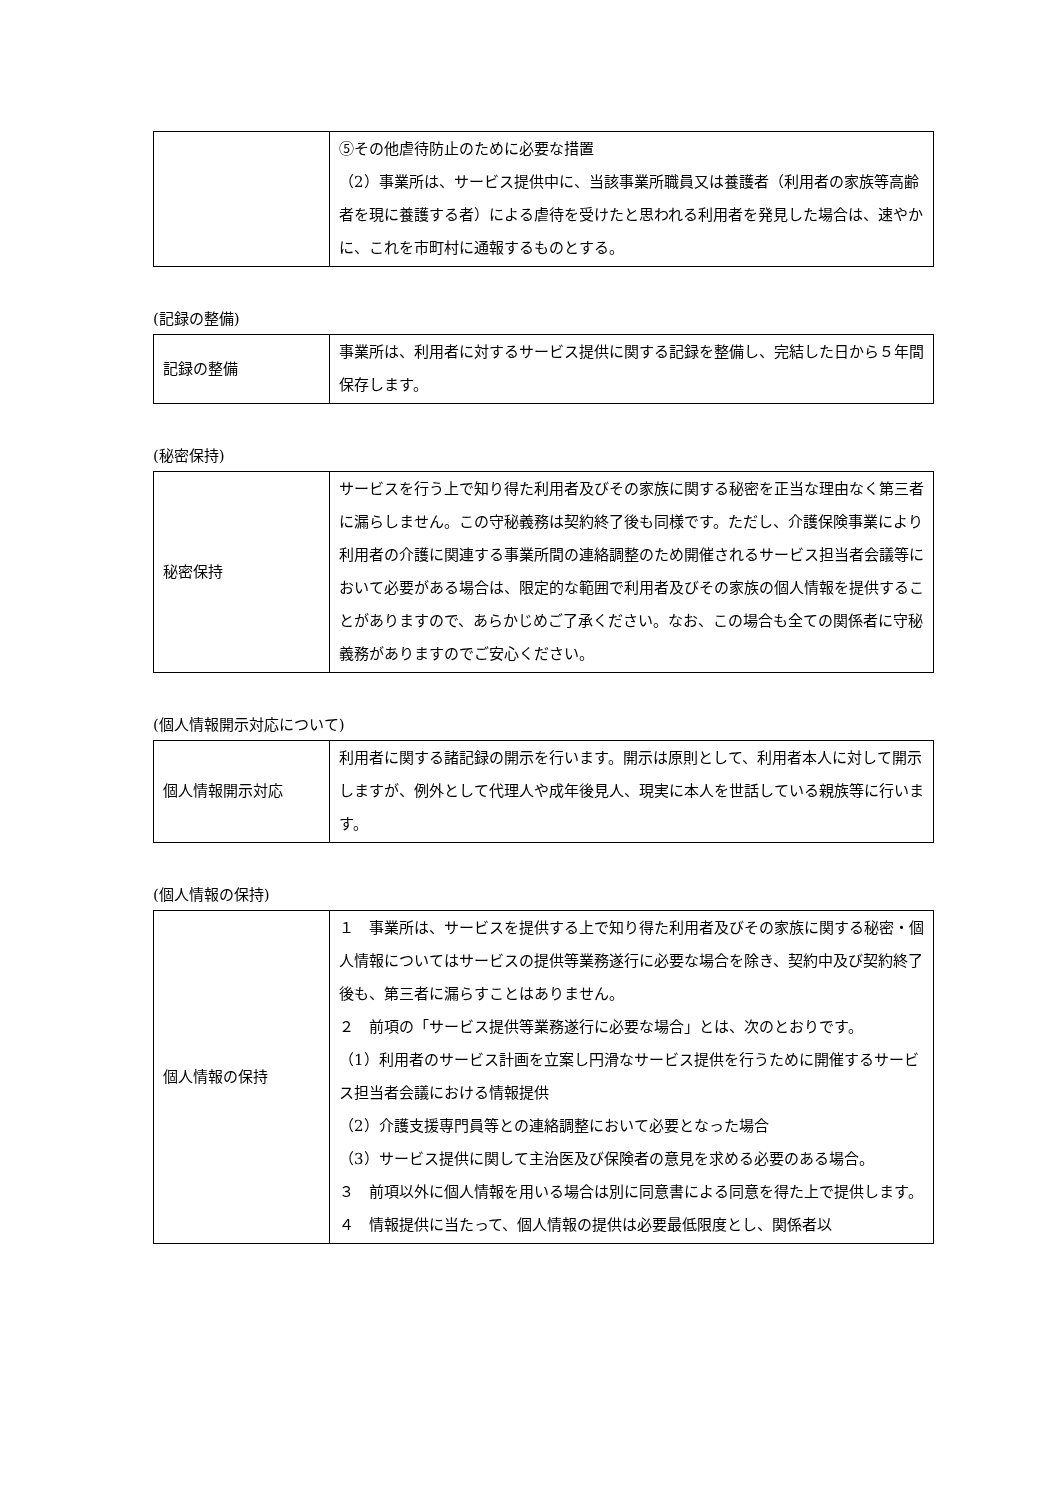| | ⑤その他虐待防止のために必要な措置 （2）事業所は、サービス提供中に、当該事業所職員又は養護者（利用者の家族等高齢者を現に養護する者）による虐待を受けたと思われる利用者を発見した場合は、速やかに、これを市町村に通報するものとする。 |
(記録の整備)
| 記録の整備 | 事業所は、利用者に対するサービス提供に関する記録を整備し、完結した日から５年間保存します。 |
(秘密保持)
| 秘密保持 | サービスを行う上で知り得た利用者及びその家族に関する秘密を正当な理由なく第三者に漏らしません。この守秘義務は契約終了後も同様です。ただし、介護保険事業により利用者の介護に関連する事業所間の連絡調整のため開催されるサービス担当者会議等において必要がある場合は、限定的な範囲で利用者及びその家族の個人情報を提供することがありますので、あらかじめご了承ください。なお、この場合も全ての関係者に守秘義務がありますのでご安心ください。 |
(個人情報開示対応について)
| 個人情報開示対応 | 利用者に関する諸記録の開示を行います。開示は原則として、利用者本人に対して開示しますが、例外として代理人や成年後見人、現実に本人を世話している親族等に行います。 |
(個人情報の保持)
| 個人情報の保持 | １ 事業所は、サービスを提供する上で知り得た利用者及びその家族に関する秘密・個人情報についてはサービスの提供等業務遂行に必要な場合を除き、契約中及び契約終了後も、第三者に漏らすことはありません。 ２ 前項の「サービス提供等業務遂行に必要な場合」とは、次のとおりです。 （1）利用者のサービス計画を立案し円滑なサービス提供を行うために開催するサービス担当者会議における情報提供 （2）介護支援専門員等との連絡調整において必要となった場合 （3）サービス提供に関して主治医及び保険者の意見を求める必要のある場合。 ３ 前項以外に個人情報を用いる場合は別に同意書による同意を得た上で提供します。 ４ 情報提供に当たって、個人情報の提供は必要最低限度とし、関係者以 |